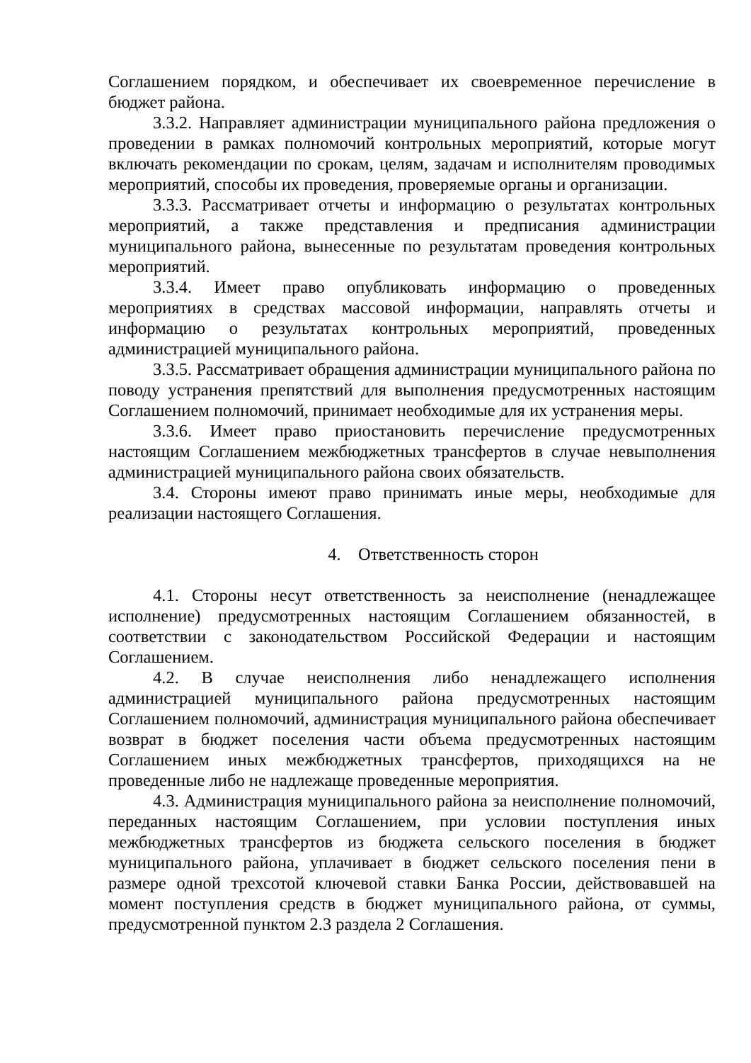Соглашением порядком, и обеспечивает их своевременное перечисление в бюджет района.
3.3.2. Направляет администрации муниципального района предложения о проведении в рамках полномочий контрольных мероприятий, которые могут включать рекомендации по срокам, целям, задачам и исполнителям проводимых мероприятий, способы их проведения, проверяемые органы и организации.
3.3.3. Рассматривает отчеты и информацию о результатах контрольных мероприятий, а также представления и предписания администрации муниципального района, вынесенные по результатам проведения контрольных мероприятий.
3.3.4. Имеет право опубликовать информацию о проведенных мероприятиях в средствах массовой информации, направлять отчеты и информацию о результатах контрольных мероприятий, проведенных администрацией муниципального района.
3.3.5. Рассматривает обращения администрации муниципального района по поводу устранения препятствий для выполнения предусмотренных настоящим Соглашением полномочий, принимает необходимые для их устранения меры.
3.3.6. Имеет право приостановить перечисление предусмотренных настоящим Соглашением межбюджетных трансфертов в случае невыполнения администрацией муниципального района своих обязательств.
3.4. Стороны имеют право принимать иные меры, необходимые для реализации настоящего Соглашения.
4. Ответственность сторон
4.1. Стороны несут ответственность за неисполнение (ненадлежащее исполнение) предусмотренных настоящим Соглашением обязанностей, в соответствии с законодательством Российской Федерации и настоящим Соглашением.
4.2. В случае неисполнения либо ненадлежащего исполнения администрацией муниципального района предусмотренных настоящим Соглашением полномочий, администрация муниципального района обеспечивает возврат в бюджет поселения части объема предусмотренных настоящим Соглашением иных межбюджетных трансфертов, приходящихся на не проведенные либо не надлежаще проведенные мероприятия.
4.3. Администрация муниципального района за неисполнение полномочий, переданных настоящим Соглашением, при условии поступления иных межбюджетных трансфертов из бюджета сельского поселения в бюджет муниципального района, уплачивает в бюджет сельского поселения пени в размере одной трехсотой ключевой ставки Банка России, действовавшей на момент поступления средств в бюджет муниципального района, от суммы, предусмотренной пунктом 2.3 раздела 2 Соглашения.